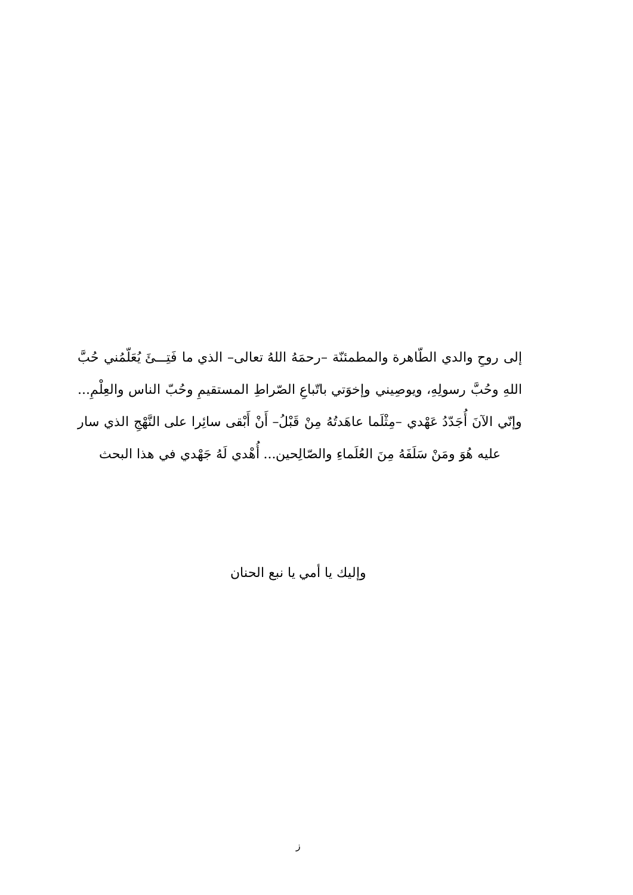إلى روحِ والدي الطّاهرة والمطمئنّة –رحمَهُ اللهُ تعالى– الذي ما فَتِـــئَ يُعَلّمُني حُبَّ اللهِ وحُبَّ رسولِهِ، ويوصِيني وإخوَتي باتّباعِ الصّراطِ المستقيمِ وحُبّ الناس والعِلْمِ... وإنّي الآنَ أُجَدّدُ عَهْدي –مِثْلَما عاهَدتُهُ مِنْ قَبْلُ– أَنْ أَبْقى سائِرا على النَّهْجِ الذي سار عليه هُوَ ومَنْ سَلَفَهُ مِنَ العُلَماءِ والصّالِحين... أُهْدي لَهُ جَهْدي في هذا البحث
وإليك يا أمي يا نبع الحنان
ز